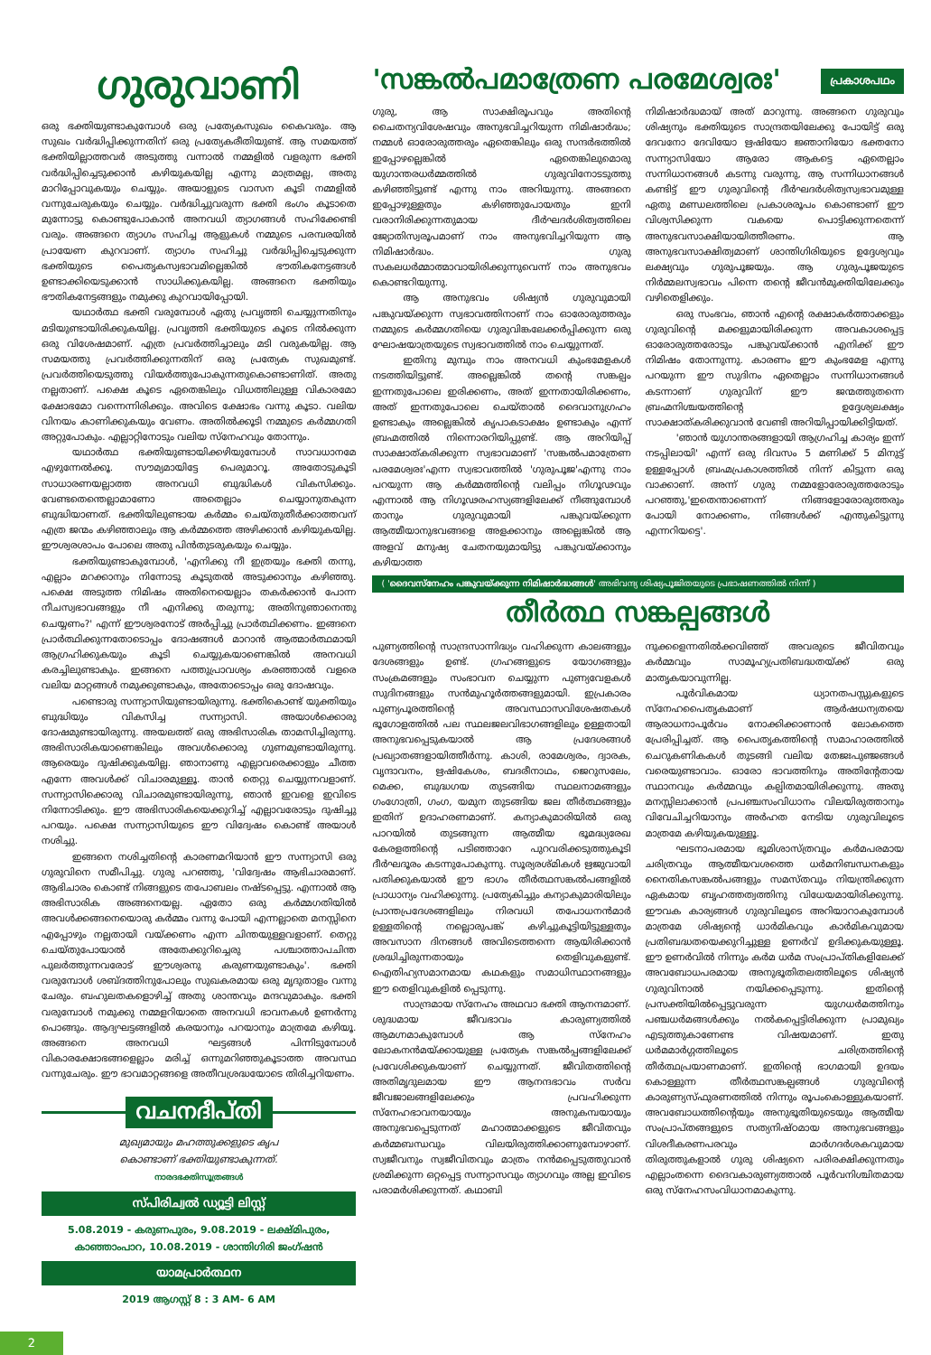ഗുരുവാണി
ഒരു ഭക്തിയുണ്ടാകുമ്പോൾ ഒരു പ്രത്യേകസുഖം കൈവരും. ആ സുഖം വർദ്ധിപ്പിക്കുന്നതിന് ഒരു പ്രത്യേകരീതിയുണ്ട്. ആ സമയത്ത് ഭക്തിയില്ലാത്തവർ അടുത്തു വന്നാൽ നമ്മളിൽ വളരുന്ന ഭക്തി വർദ്ധിപ്പിച്ചെടുക്കാൻ കഴിയുകയില്ല എന്നു മാത്രമല്ല, അതു മാറിപ്പോവുകയും ചെയ്യും. അയാളുടെ വാസന കൂടി നമ്മളിൽ വന്നുചേരുകയും ചെയ്യും. വർദ്ധിച്ചുവരുന്ന ഭക്തി ഭംഗം കൂടാതെ മുന്നോട്ടു കൊണ്ടുപോകാൻ അനവധി ത്യാഗങ്ങൾ സഹിക്കേണ്ടി വരും. അങ്ങനെ ത്യാഗം സഹിച്ച ആളുകൾ നമ്മുടെ പരമ്പരയിൽ പ്രായേണ കുറവാണ്. ത്യാഗം സഹിച്ചു വർദ്ധിപ്പിച്ചെടുക്കുന്ന ഭക്തിയുടെ പൈതൃകസ്വഭാവമില്ലെങ്കിൽ ഭൗതികനേട്ടങ്ങൾ ഉണ്ടാക്കിയെടുക്കാൻ സാധിക്കുകയില്ല. അങ്ങനെ ഭക്തിയും ഭൗതികനേട്ടങ്ങളും നമുക്കു കുറവായിപ്പോയി.
യഥാർത്ഥ ഭക്തി വരുമ്പോൾ ഏതു പ്രവൃത്തി ചെയ്യുന്നതിനും മടിയുണ്ടായിരിക്കുകയില്ല. പ്രവൃത്തി ഭക്തിയുടെ കൂടെ നിൽക്കുന്ന ഒരു വിശേഷമാണ്. എത്ര പ്രവർത്തിച്ചാലും മടി വരുകയില്ല. ആ സമയത്തു പ്രവർത്തിക്കുന്നതിന് ഒരു പ്രത്യേക സുഖമുണ്ട്. പ്രവർത്തിയെടുത്തു വിയർത്തുപോകുന്നതുകൊണ്ടാണിത്. അതു നല്ലതാണ്. പക്ഷെ കൂടെ ഏതെങ്കിലും വിധത്തിലുള്ള വികാരമോ ക്ഷോഭമോ വന്നെന്നിരിക്കും. അവിടെ ക്ഷോഭം വന്നു കൂടാ. വലിയ വിനയം കാണിക്കുകയും വേണം. അതിൽക്കൂടി നമ്മുടെ കർമ്മഗതി അറ്റുപോകും. എല്ലാറ്റിനോടും വലിയ സ്നേഹവും തോന്നും.
യഥാർത്ഥ ഭക്തിയുണ്ടായിക്കഴിയുമ്പോൾ സാവധാനമേ എഴുന്നേൽക്കൂ. സൗമ്യമായിട്ടേ പെരുമാറൂ. അതോടുകൂടി സാധാരണയല്ലാത്ത അനവധി ബുദ്ധികൾ വികസിക്കും. വേണ്ടതെന്തെല്ലാമാണോ അതെല്ലാം ചെയ്യാനുതകുന്ന ബുദ്ധിയാണത്. ഭക്തിയിലുണ്ടായ കർമ്മം ചെയ്തുതീർക്കാത്തവന് എത്ര ജന്മം കഴിഞ്ഞാലും ആ കർമ്മത്തെ അഴിക്കാൻ കഴിയുകയില്ല. ഈശ്വരശാപം പോലെ അതു പിൻതുടരുകയും ചെയ്യും.
ഭക്തിയുണ്ടാകുമ്പോൾ, 'എനിക്കു നീ ഇത്രയും ഭക്തി തന്നു, എല്ലാം മറക്കാനും നിന്നോടു കൂടുതൽ അടുക്കാനും കഴിഞ്ഞു. പക്ഷെ അടുത്ത നിമിഷം അതിനെയെല്ലാം തകർക്കാൻ പോന്ന നീചസ്വഭാവങ്ങളും നീ എനിക്കു തരുന്നു; അതിനുഞാനെന്തു ചെയ്യണം?' എന്ന് ഈശ്വരനോട് അർപ്പിച്ചു പ്രാർത്ഥിക്കണം. ഇങ്ങനെ പ്രാർത്ഥിക്കുന്നതോടൊപ്പം ദോഷങ്ങൾ മാറാൻ ആത്മാർത്ഥമായി ആഗ്രഹിക്കുകയും കൂടി ചെയ്യുകയാണെങ്കിൽ അനവധി കരച്ചിലുണ്ടാകും. ഇങ്ങനെ പത്തുപ്രാവശ്യം കരഞ്ഞാൽ വളരെ വലിയ മാറ്റങ്ങൾ നമുക്കുണ്ടാകും, അതോടൊപ്പം ഒരു ദോഷവും.
പണ്ടൊരു സന്ന്യാസിയുണ്ടായിരുന്നു. ഭക്തികൊണ്ട് യുക്തിയും ബുദ്ധിയും വികസിച്ച സന്ന്യാസി. അയാൾക്കൊരു ദോഷമുണ്ടായിരുന്നു. അയലത്ത് ഒരു അഭിസാരിക താമസിച്ചിരുന്നു. അഭിസാരികയാണെങ്കിലും അവൾക്കൊരു ഗുണമുണ്ടായിരുന്നു. ആരെയും ദുഷിക്കുകയില്ല. ഞാനാണു എല്ലാവരെക്കാളും ചീത്ത എന്നേ അവൾക്ക് വിചാരമുള്ളൂ. താൻ തെറ്റു ചെയ്യുന്നവളാണ്. സന്ന്യാസിക്കൊരു വിചാരമുണ്ടായിരുന്നു, ഞാൻ ഇവളെ ഇവിടെ നിന്നോടിക്കും. ഈ അഭിസാരികയെക്കുറിച്ച് എല്ലാവരോടും ദുഷിച്ചു പറയും. പക്ഷെ സന്ന്യാസിയുടെ ഈ വിദ്വേഷം കൊണ്ട് അയാൾ നശിച്ചു.
ഇങ്ങനെ നശിച്ചതിന്റെ കാരണമറിയാൻ ഈ സന്ന്യാസി ഒരു ഗുരുവിനെ സമീപിച്ചു. ഗുരു പറഞ്ഞു, 'വിദ്വേഷം ആഭിചാരമാണ്. ആഭിചാരം കൊണ്ട് നിങ്ങളുടെ തപോബലം നഷ്ടപ്പെട്ടു. എന്നാൽ ആ അഭിസാരിക അങ്ങനെയല്ല. ഏതോ ഒരു കർമ്മഗതിയിൽ അവൾക്കങ്ങനെയൊരു കർമ്മം വന്നു പോയി എന്നല്ലാതെ മനസ്സിനെ എപ്പോഴും നല്ലതായി വയ്ക്കണം എന്ന ചിന്തയുള്ളവളാണ്. തെറ്റു ചെയ്തുപോയാൽ അതേക്കുറിച്ചെരു പശ്ചാത്താപചിന്ത പുലർത്തുന്നവരോട് ഈശ്വരനു കരുണയുണ്ടാകും'. ഭക്തി വരുമ്പോൾ ശബ്ദത്തിനുപോലും സുഖകരമായ ഒരു മൃദുതാളം വന്നു ചേരും. ബഹുലതകളൊഴിച്ച് അതു ശാന്തവും മന്ദവുമാകും. ഭക്തി വരുമ്പോൾ നമുക്കു നമ്മളറിയാതെ അനവധി ഭാവനകൾ ഉണർന്നു പൊങ്ങും. ആദ്യഘട്ടങ്ങളിൽ കരയാനും പറയാനും മാത്രമേ കഴിയൂ. അങ്ങനെ അനവധി ഘട്ടങ്ങൾ പിന്നിടുമ്പോൾ വികാരക്ഷോഭങ്ങളെല്ലാം മരിച്ച് ഒന്നുമറിഞ്ഞുകൂടാത്ത അവസ്ഥ വന്നുചേരും. ഈ ഭാവമാറ്റങ്ങളെ അതീവശ്രദ്ധയോടെ തിരിച്ചറിയണം.
വചനദീപ്തി
മുഖ്യമായും മഹത്തുക്കളുടെ കൃപ
കൊണ്ടാണ് ഭക്തിയുണ്ടാകുന്നത്.
നാരദഭക്തിസൂത്രങ്ങൾ
സ്പിരിച്വൽ ഡ്യൂട്ടി ലിസ്റ്റ്
5.08.2019 - കരുണപുരം, 9.08.2019 - ലക്ഷ്മിപുരം,
കാഞ്ഞാംപാറ, 10.08.2019 - ശാന്തിഗിരി ജംഗ്ഷൻ
യാമപ്രാർത്ഥന
2019 ആഗസ്റ്റ് 8 : 3 AM- 6 AM
'സങ്കൽപമാത്രേണ പരമേശ്വരഃ'
പ്രകാശപഥം
ഗുരു, ആ സാക്ഷിരൂപവും അതിന്റെ ചൈതന്യവിശേഷവും അനുഭവിച്ചറിയുന്ന നിമിഷാർദ്ധം; നമ്മൾ ഓരോരുത്തരും ഏതെങ്കിലും ഒരു സന്ദർഭത്തിൽ ഇപ്പോഴല്ലെങ്കിൽ ഏതെങ്കിലുമൊരു യുഗാന്തരധർമ്മത്തിൽ ഗുരുവിനോടടുത്തു കഴിഞ്ഞിട്ടുണ്ട് എന്നു നാം അറിയുന്നു. അങ്ങനെ ഇപ്പോഴുള്ളതും കഴിഞ്ഞുപോയതും ഇനി വരാനിരിക്കുന്നതുമായ ദീർഘദർശിത്വത്തിലെ ജ്യോതിസ്വരൂപമാണ് നാം അനുഭവിച്ചറിയുന്ന ആ നിമിഷാർദ്ധം. ഗുരു സകലധർമ്മാത്മാവായിരിക്കുന്നുവെന്ന് നാം അനുഭവം കൊണ്ടറിയുന്നു.
ആ അനുഭവം ശിഷ്യൻ ഗുരുവുമായി പങ്കുവയ്ക്കുന്ന സ്വഭാവത്തിനാണ് നാം ഓരോരുത്തരും നമ്മുടെ കർമ്മഗതിയെ ഗുരുവിങ്കലേക്കർപ്പിക്കുന്ന ഒരു ഘോഷയാത്രയുടെ സ്വഭാവത്തിൽ നാം ചെയ്യുന്നത്.
ഇതിനു മുമ്പും നാം അനവധി കുംഭമേളകൾ നടത്തിയിട്ടുണ്ട്. അല്ലെങ്കിൽ തന്റെ സങ്കല്പം ഇന്നതുപോലെ ഇരിക്കണം, അത് ഇന്നതായിരിക്കണം, അത് ഇന്നതുപോലെ ചെയ്താൽ ദൈവാനുഗ്രഹം ഉണ്ടാകും അല്ലെങ്കിൽ കൃപാകടാക്ഷം ഉണ്ടാകും എന്ന് ബ്രഹ്മത്തിൽ നിന്നൊരറിയിപ്പുണ്ട്. ആ അറിയിപ്പ് സാക്ഷാത്കരിക്കുന്ന സ്വഭാവമാണ് 'സങ്കൽപമാത്രേണ പരമേശ്വരഃ'എന്ന സ്വഭാവത്തിൽ 'ഗുരുപൂജ'എന്നു നാം പറയുന്ന ആ കർമ്മത്തിന്റെ വലിപ്പം നിഗൂഢവും എന്നാൽ ആ നിഗൂഢരഹസ്യങ്ങളിലേക്ക് നീങ്ങുമ്പോൾ താനും ഗുരുവുമായി പങ്കുവയ്ക്കുന്ന ആത്മീയാനുഭവങ്ങളെ അളക്കാനും അല്ലെങ്കിൽ ആ അളവ് മനുഷ്യ ചേതനയുമായിട്ടു പങ്കുവയ്ക്കാനും കഴിയാത്ത
നിമിഷാർദ്ധമായ് അത് മാറുന്നു. അങ്ങനെ ഗുരുവും ശിഷ്യനും ഭക്തിയുടെ സാന്ദ്രതയിലേക്കു പോയിട്ട് ഒരു ദേവനോ ദേവിയോ ഋഷിയോ ജ്ഞാനിയോ ഭക്തനോ സന്ന്യാസിയോ ആരോ ആകട്ടെ ഏതെല്ലാം സന്നിധാനങ്ങൾ കടന്നു വരുന്നു, ആ സന്നിധാനങ്ങൾ കണ്ടിട്ട് ഈ ഗുരുവിന്റെ ദീർഘദർശിത്വസ്വഭാവമുള്ള ഏതു മണ്ഡലത്തിലെ പ്രകാശരൂപം കൊണ്ടാണ് ഈ വിശ്വസിക്കുന്ന വകയെ പൊട്ടിക്കുന്നതെന്ന് അനുഭവസാക്ഷിയായിത്തീരണം. ആ അനുഭവസാക്ഷിത്വമാണ് ശാന്തിഗിരിയുടെ ഉദ്ദേശ്യവും ലക്ഷ്യവും ഗുരുപൂജയും. ആ ഗുരുപൂജയുടെ നിർമ്മലസ്വഭാവം പിന്നെ തന്റെ ജീവൻമുക്തിയിലേക്കും വഴിതെളിക്കും.
ഒരു സംഭവം, ഞാൻ എന്റെ രക്ഷാകർത്താക്കളും ഗുരുവിന്റെ മക്കളുമായിരിക്കുന്ന അവകാശപ്പെട്ട ഓരോരുത്തരോടും പങ്കുവയ്ക്കാൻ എനിക്ക് ഈ നിമിഷം തോന്നുന്നു. കാരണം ഈ കുംഭമേള എന്നു പറയുന്ന ഈ സുദിനം ഏതെല്ലാം സന്നിധാനങ്ങൾ കടന്നാണ് ഗുരുവിന് ഈ ജന്മത്തുതന്നെ ബ്രഹ്മനിശ്ചയത്തിന്റെ ഉദ്ദേശ്യലക്ഷ്യം സാക്ഷാത്കരിക്കുവാൻ വേണ്ടി അറിയിപ്പായിക്കിട്ടിയത്.
'ഞാൻ യുഗാന്തരങ്ങളായി ആഗ്രഹിച്ച കാര്യം ഇന്ന് നടപ്പിലായി' എന്ന് ഒരു ദിവസം 5 മണിക്ക് 5 മിനുട്ട് ഉള്ളപ്പോൾ ബ്രഹ്മപ്രകാശത്തിൽ നിന്ന് കിട്ടുന്ന ഒരു വാക്കാണ്. അന്ന് ഗുരു നമ്മളോരോരുത്തരോടും പറഞ്ഞു,'ഇതെന്താണെന്ന് നിങ്ങളോരോരുത്തരും പോയി നോക്കണം, നിങ്ങൾക്ക് എന്തുകിട്ടുന്നു എന്നറിയട്ടെ'.
( 'ദൈവസ്നേഹം പങ്കുവയ്ക്കുന്ന നിമിഷാർദ്ധങ്ങൾ' അഭിവന്ദ്യ ശിഷ്യപൂജിതയുടെ പ്രഭാഷണത്തിൽ നിന്ന് )
തീർത്ഥ സങ്കല്പങ്ങൾ
പുണ്യത്തിന്റെ സാന്ദ്രസാന്നിദ്ധ്യം വഹിക്കുന്ന കാലങ്ങളും ദേശങ്ങളും ഉണ്ട്. ഗ്രഹങ്ങളുടെ യോഗങ്ങളും സംക്രമങ്ങളും സംഭാവന ചെയ്യുന്ന പുണ്യവേളകൾ സുദിനങ്ങളും സൻമുഹൂർത്തങ്ങളുമായി. ഇപ്രകാരം പുണ്യപൂരത്തിന്റെ അവസ്ഥാസവിശേഷതകൾ ഭൂഗോളത്തിൽ പല സ്ഥലജലവിഭാഗങ്ങളിലും ഉള്ളതായി അനുഭവപ്പെടുകയാൽ ആ പ്രദേശങ്ങൾ പ്രഖ്യാതങ്ങളായിത്തീർന്നു. കാശി, രാമേശ്വരം, ദ്വാരക, വൃന്ദാവനം, ഋഷികേശം, ബദരീനാഥം, ജെറുസലേം, മെക്ക, ബുദ്ധഗയ തുടങ്ങിയ സ്ഥലനാമങ്ങളും ഗംഗോത്രി, ഗംഗ, യമുന തുടങ്ങിയ ജല തീർത്ഥങ്ങളും ഇതിന് ഉദാഹരണമാണ്. കന്യാകുമാരിയിൽ ഒരു പാറയിൽ തുടങ്ങുന്ന ആത്മീയ ഭൂമദ്ധ്യരേഖ കേരളത്തിന്റെ പടിഞ്ഞാറേ പുറവരിക്കടുത്തുകൂടി ദീർഘദൂരം കടന്നുപോകുന്നു. സൂര്യരശ്മികൾ ഋജുവായി പതിക്കുകയാൽ ഈ ഭാഗം തീർത്ഥസങ്കൽപങ്ങളിൽ പ്രാധാന്യം വഹിക്കുന്നു. പ്രത്യേകിച്ചും കന്യാകുമാരിയിലും പ്രാന്തപ്രദേശങ്ങളിലും നിരവധി തപോധനൻമാർ ഉള്ളതിന്റെ നല്ലൊരുപങ്ക് കഴിച്ചുകൂട്ടിയിട്ടുള്ളതും അവസാന ദിനങ്ങൾ അവിടെത്തന്നെ ആയിരിക്കാൻ ശ്രദ്ധിച്ചിരുന്നതായും തെളിവുകളുണ്ട്. ഐതിഹ്യസമാനമായ കഥകളും സമാധിസ്ഥാനങ്ങളും ഈ തെളിവുകളിൽ പ്പെടുന്നു.
സാന്ദ്രമായ സ്നേഹം അഥവാ ഭക്തി ആനന്ദമാണ്. ശുദ്ധമായ ജീവഭാവം കാരുണ്യത്തിൽ ആമഗ്നമാകുമ്പോൾ ആ സ്നേഹം ലോകനൻമയ്ക്കായുള്ള പ്രത്യേക സങ്കൽപ്പങ്ങളിലേക്ക് പ്രവേശിക്കുകയാണ് ചെയ്യുന്നത്. ജീവിതത്തിന്റെ അതിമൃദുലമായ ഈ ആനന്ദഭാവം സർവ ജീവജാലങ്ങളിലേക്കും പ്രവഹിക്കുന്ന സ്നേഹഭാവനയായും അനുകമ്പയായും അനുഭവപ്പെടുന്നത് മഹാത്മാക്കളുടെ ജീവിതവും കർമ്മബന്ധവും വിലയിരുത്തിക്കാണുമ്പോഴാണ്. സ്വജീവനും സ്വജീവിതവും മാത്രം നൻമപ്പെടുത്തുവാൻ ശ്രമിക്കുന്ന ഒറ്റപ്പെട്ട സന്ന്യാസവും ത്യാഗവും അല്ല ഇവിടെ പരാമർശിക്കുന്നത്. കഥാബി
ന്ദുക്കളെന്നതിൽക്കവിഞ്ഞ് അവരുടെ ജീവിതവും കർമ്മവും സാമൂഹ്യപ്രതിബദ്ധതയ്ക്ക് ഒരു മാതൃകയാവുന്നില്ല.
പൂർവികമായ ധ്യാനതപസ്സുകളുടെ സ്നേഹപൈതൃകമാണ് ആർഷധന്യതയെ ആരാധനാപൂർവം നോക്കിക്കാണാൻ ലോകത്തെ പ്രേരിപ്പിച്ചത്. ആ പൈതൃകത്തിന്റെ സമാഹാരത്തിൽ ചെറുകണികകൾ തുടങ്ങി വലിയ തേജഃപുഞ്ജങ്ങൾ വരെയുണ്ടാവാം. ഓരോ ഭാവത്തിനും അതിന്റേതായ സ്ഥാനവും കർമ്മവും കല്പിതമായിരിക്കുന്നു. അതു മനസ്സിലാക്കാൻ പ്രപഞ്ചസംവിധാനം വിലയിരുത്താനും വിവേചിച്ചറിയാനും അർഹത നേടിയ ഗുരുവിലൂടെ മാത്രമേ കഴിയുകയുള്ളൂ.
ഘടനാപരമായ ഭൂമിശാസ്ത്രവും കർമപരമായ ചരിത്രവും ആത്മീയവശത്തെ ധർമനിബന്ധനകളും നൈതികസങ്കൽപങ്ങളും സമസ്തവും നിയന്ത്രിക്കുന്ന ഏകമായ ബൃഹത്തത്വത്തിനു വിധേയമായിരിക്കുന്നു. ഈവക കാര്യങ്ങൾ ഗുരുവിലൂടെ അറിയാറാകുമ്പോൾ മാത്രമേ ശിഷ്യന്റെ ധാർമികവും കാർമികവുമായ പ്രതിബദ്ധതയെക്കുറിച്ചുള്ള ഉണർവ് ഉദിക്കുകയുള്ളൂ. ഈ ഉണർവിൽ നിന്നും കർമ ധർമ സംപ്രാപ്തികളിലേക്ക് അവബോധപരമായ അനുഭൂതിതലത്തിലൂടെ ശിഷ്യൻ ഗുരുവിനാൽ നയിക്കപ്പെടുന്നു. ഇതിന്റെ പ്രസക്തിയിൽപ്പെട്ടുവരുന്ന യുഗധർമത്തിനും പഞ്ചധർമങ്ങൾക്കും നൽകപ്പെട്ടിരിക്കുന്ന പ്രാമുഖ്യം എടുത്തുകാണേണ്ട വിഷയമാണ്. ഇതു ധർമമാർഗ്ഗത്തിലൂടെ ചരിത്രത്തിന്റെ തീർത്ഥപ്രയാണമാണ്. ഇതിന്റെ ഭാഗമായി ഉദയം കൊള്ളുന്ന തീർത്ഥസങ്കല്പങ്ങൾ ഗുരുവിന്റെ കാരുണ്യസ്ഫുരണത്തിൽ നിന്നും രൂപംകൊള്ളുകയാണ്. അവബോധത്തിന്റെയും അനുഭൂതിയുടെയും ആത്മീയ സംപ്രാപ്തങ്ങളുടെ സത്യനിഷ്ഠമായ അനുഭവങ്ങളും വിശദീകരണപരവും മാർഗദർശകവുമായ തിരുത്തുകളാൽ ഗുരു ശിഷ്യനെ പരിരക്ഷിക്കുന്നതും എല്ലാംതന്നെ ദൈവകാരുണ്യത്താൽ പൂർവനിശ്ചിതമായ ഒരു സ്നേഹസംവിധാനമാകുന്നു.
2